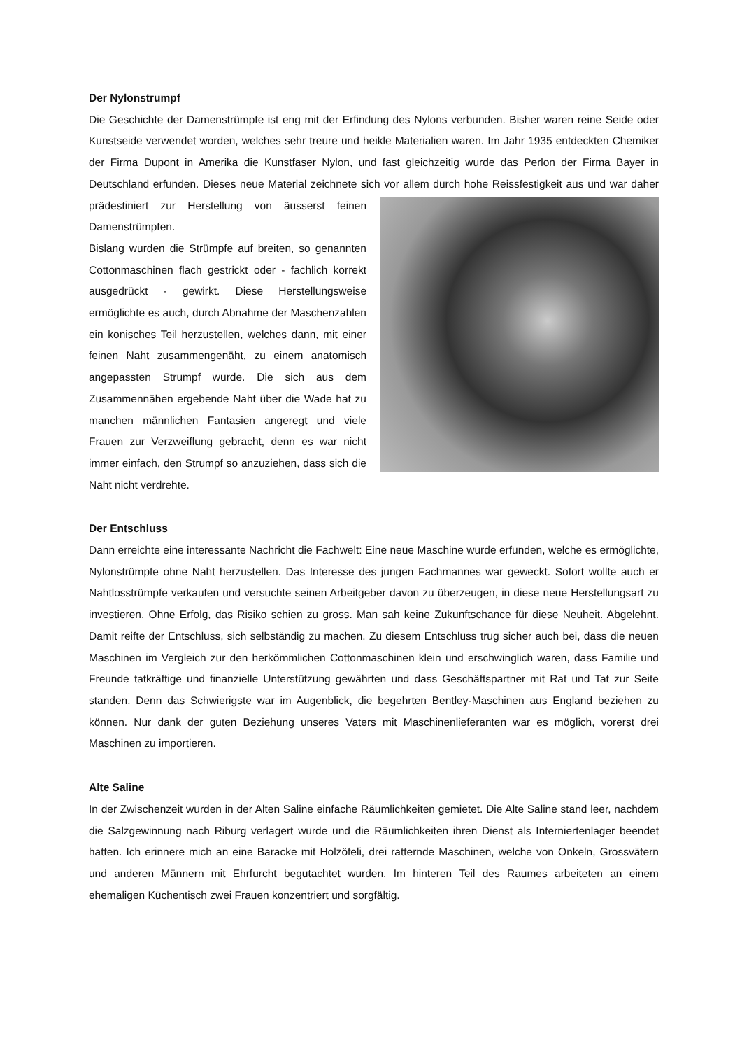Der Nylonstrumpf
Die Geschichte der Damenstrümpfe ist eng mit der Erfindung des Nylons verbunden. Bisher waren reine Seide oder Kunstseide verwendet worden, welches sehr treure und heikle Materialien waren. Im Jahr 1935 entdeckten Chemiker der Firma Dupont in Amerika die Kunstfaser Nylon, und fast gleichzeitig wurde das Perlon der Firma Bayer in Deutschland erfunden. Dieses neue Material zeichnete sich vor allem durch hohe Reissfestigkeit aus und war daher prädestiniert zur Herstellung von äusserst feinen Damenstrümpfen.
Bislang wurden die Strümpfe auf breiten, so genannten Cottonmaschinen flach gestrickt oder - fachlich korrekt ausgedrückt - gewirkt. Diese Herstellungsweise ermöglichte es auch, durch Abnahme der Maschenzahlen ein konisches Teil herzustellen, welches dann, mit einer feinen Naht zusammengenäht, zu einem anatomisch angepassten Strumpf wurde. Die sich aus dem Zusammennähen ergebende Naht über die Wade hat zu manchen männlichen Fantasien angeregt und viele Frauen zur Verzweiflung gebracht, denn es war nicht immer einfach, den Strumpf so anzuziehen, dass sich die Naht nicht verdrehte.
Der Entschluss
Dann erreichte eine interessante Nachricht die Fachwelt: Eine neue Maschine wurde erfunden, welche es ermöglichte, Nylonstrümpfe ohne Naht herzustellen. Das Interesse des jungen Fachmannes war geweckt. Sofort wollte auch er Nahtlosstrümpfe verkaufen und versuchte seinen Arbeitgeber davon zu überzeugen, in diese neue Herstellungsart zu investieren. Ohne Erfolg, das Risiko schien zu gross. Man sah keine Zukunftschance für diese Neuheit. Abgelehnt. Damit reifte der Entschluss, sich selbständig zu machen. Zu diesem Entschluss trug sicher auch bei, dass die neuen Maschinen im Vergleich zur den herkömmlichen Cottonmaschinen klein und erschwinglich waren, dass Familie und Freunde tatkräftige und finanzielle Unterstützung gewährten und dass Geschäftspartner mit Rat und Tat zur Seite standen. Denn das Schwierigste war im Augenblick, die begehrten Bentley-Maschinen aus England beziehen zu können. Nur dank der guten Beziehung unseres Vaters mit Maschinenlieferanten war es möglich, vorerst drei Maschinen zu importieren.
Alte Saline
In der Zwischenzeit wurden in der Alten Saline einfache Räumlichkeiten gemietet. Die Alte Saline stand leer, nachdem die Salzgewinnung nach Riburg verlagert wurde und die Räumlichkeiten ihren Dienst als Interniertenlager beendet hatten. Ich erinnere mich an eine Baracke mit Holzöfeli, drei ratternde Maschinen, welche von Onkeln, Grossvätern und anderen Männern mit Ehrfurcht begutachtet wurden. Im hinteren Teil des Raumes arbeiteten an einem ehemaligen Küchentisch zwei Frauen konzentriert und sorgfältig.